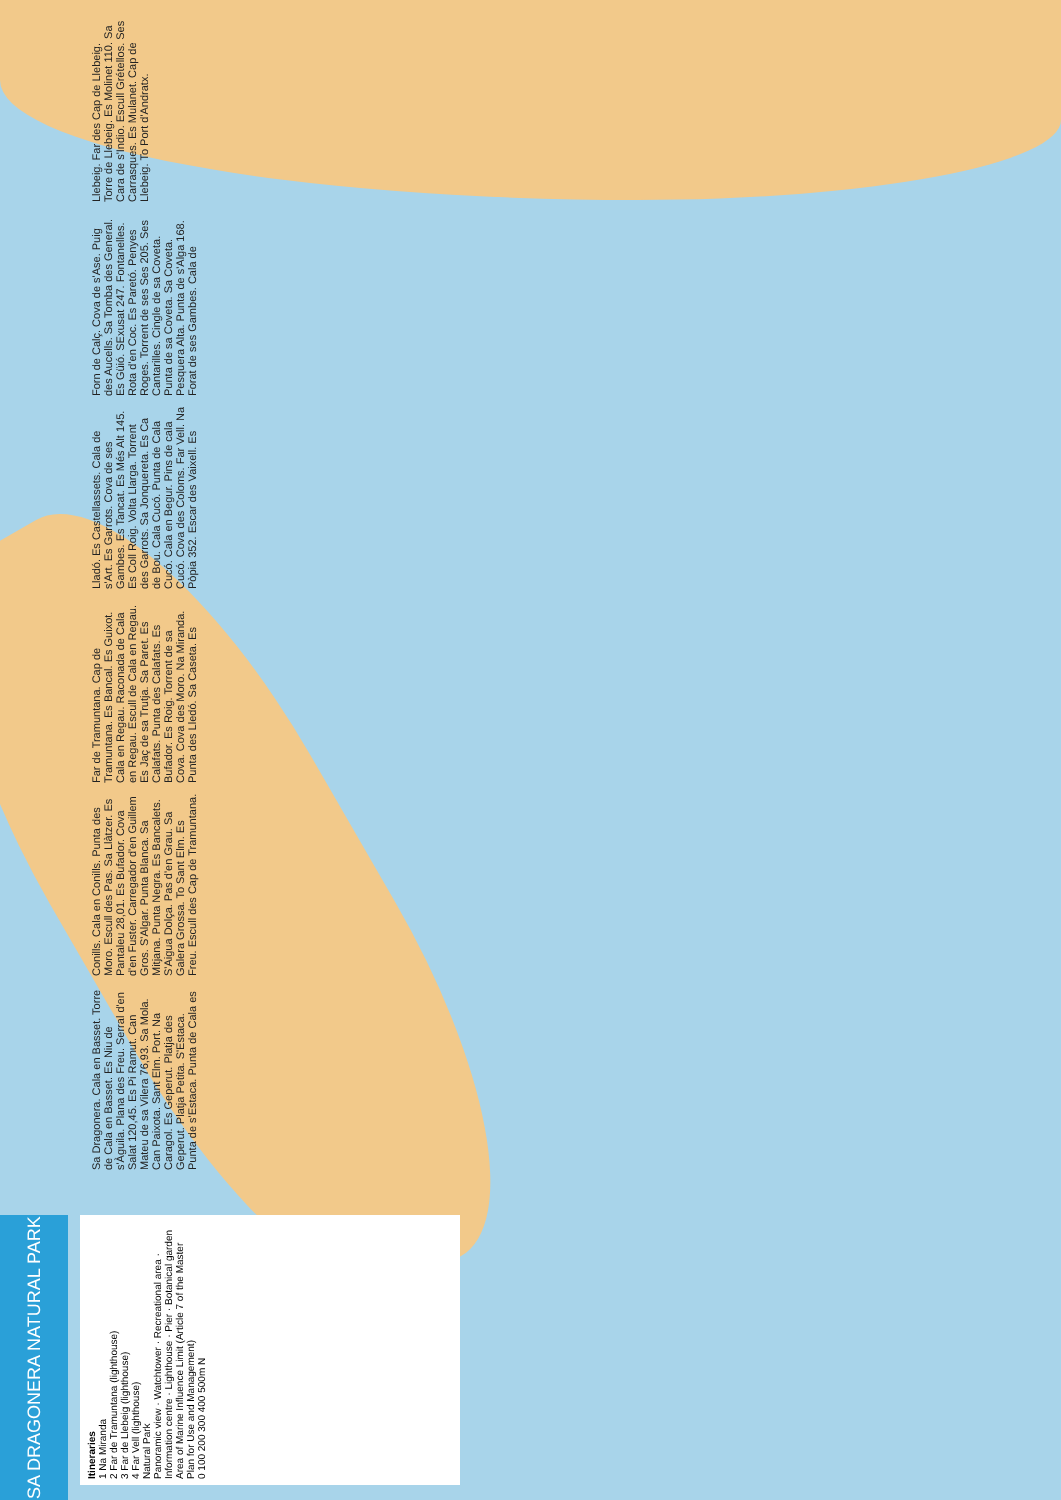SA DRAGONERA NATURAL PARK
Itineraries
1 Na Miranda
2 Far de Tramuntana (lighthouse)
3 Far de Llebeig (lighthouse)
4 Far Vell (lighthouse)
Natural Park
Panoramic view · Watchtower · Recreational area · Information centre · Lighthouse · Pier · Botanical garden
Area of Marine Influence Limit (Article 7 of the Master Plan for Use and Management)
0 100 200 300 400 500m N
Sa Dragonera. Cala en Basset. Torre de Cala en Basset. Es Niu de s'Àguila. Plana des Freu. Serral d'en Salat 120,45. Es Pi Ramut. Can Mateu de sa Vilera 76,93. Sa Mola. Can Paixota. Sant Elm. Port. Na Caragol. Es Geperut. Platja des Geperut. Platja Petita. S'Estaca. Punta de s'Estaca. Punta de Cala es Conills. Cala en Conills. Punta des Moro. Escull des Pas. Sa Llàtzer. Es Pantaleu 28,01. Es Bufador. Cova d'en Fuster. Carregador d'en Guillem Gros. S'Algar. Punta Blanca. Sa Mitjana. Punta Negra. Es Bancalets. S'Aigua Dolça. Pas d'en Grau. Sa Galera Grossa. To Sant Elm. Es Freu. Escull des Cap de Tramuntana. Far de Tramuntana. Cap de Tramuntana. Es Bancal. Es Guixot. Cala en Regau. Raconada de Cala en Regau. Escull de Cala en Regau. Es Jaç de sa Trutja. Sa Paret. Es Calafats. Punta des Calafats. Es Bufador. Es Roig. Torrent de sa Cova. Cova des Moro. Na Miranda. Punta des Lledó. Sa Caseta. Es Lladó. Es Castellassets. Cala de s'Art. Es Garrots. Cova de ses Gambes. Es Tancat. Es Més Alt 145. Es Coll Roig. Volta Llarga. Torrent des Garrots. Sa Jonquereta. Es Ca de Bou. Cala Cucó. Punta de Cala Cucó. Cala en Begur. Pins de cala Cucó. Cova des Coloms. Far Vell. Na Pòpia 352. Escar des Vaixell. Es Forn de Calç. Cova de s'Ase. Puig des Aucells. Sa Tomba des General. Es Güió. SExusat 247. Fontanelles. Rota d'en Coc. Es Paretó. Penyes Roges. Torrent de ses Ses 205. Ses Cantarilles. Cingle de sa Coveta. Punta de sa Coveta. Sa Coveta. Pesquera Alta. Punta de s'Alga 168. Forat de ses Gambes. Cala de Llebeig. Far des Cap de Llebeig. Torre de Llebeig. Es Molinet 110. Sa Cara de s'Indio. Escull Grétellos. Ses Carrasques. Es Mulanet. Cap de Llebeig. To Port d'Andratx.